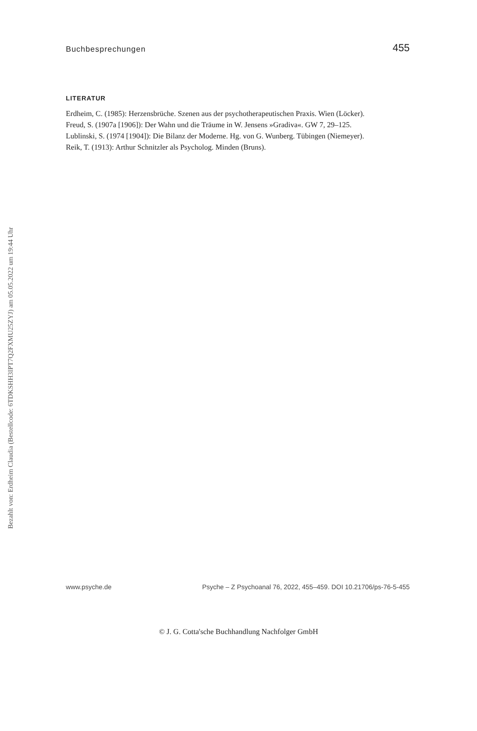Buchbesprechungen 455
LITERATUR
Erdheim, C. (1985): Herzensbrüche. Szenen aus der psychotherapeutischen Praxis. Wien (Löcker).
Freud, S. (1907a [1906]): Der Wahn und die Träume in W. Jensens »Gradiva«. GW 7, 29–125.
Lublinski, S. (1974 [1904]): Die Bilanz der Moderne. Hg. von G. Wunberg. Tübingen (Niemeyer).
Reik, T. (1913): Arthur Schnitzler als Psycholog. Minden (Bruns).
www.psyche.de Psyche – Z Psychoanal 76, 2022, 455–459. DOI 10.21706/ps-76-5-455
Bezahlt von: Erdheim Claudia (Bestellcode: 6TDKSHH3IPT7Q2FXMU25ZYJ) am 05.05.2022 um 19:44 Uhr
© J. G. Cotta'sche Buchhandlung Nachfolger GmbH